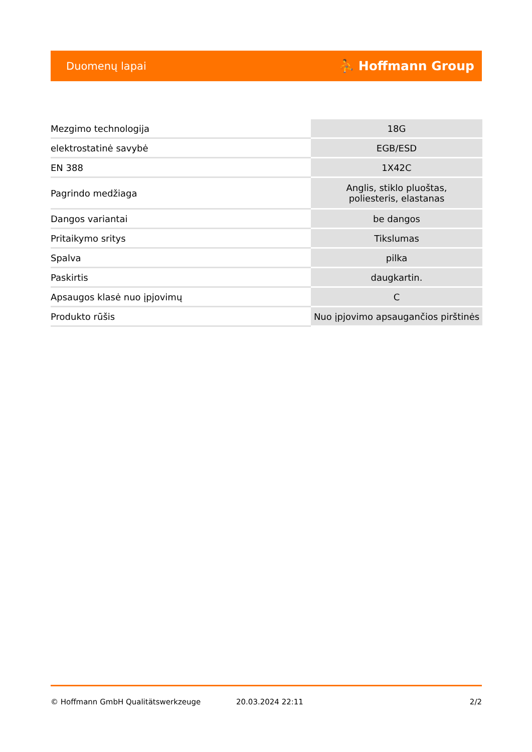Duomenų lapai ⛹ Hoffmann Group
| Mezgimo technologija | 18G |
| elektrostatinė savybė | EGB/ESD |
| EN 388 | 1X42C |
| Pagrindo medžiaga | Anglis, stiklo pluoštas, poliesteris, elastanas |
| Dangos variantai | be dangos |
| Pritaikymo sritys | Tikslumas |
| Spalva | pilka |
| Paskirtis | daugkartin. |
| Apsaugos klasė nuo įpjovimų | C |
| Produkto rūšis | Nuo įpjovimo apsaugančios pirštinės |
© Hoffmann GmbH Qualitätswerkzeuge 20.03.2024 22:11 2/2